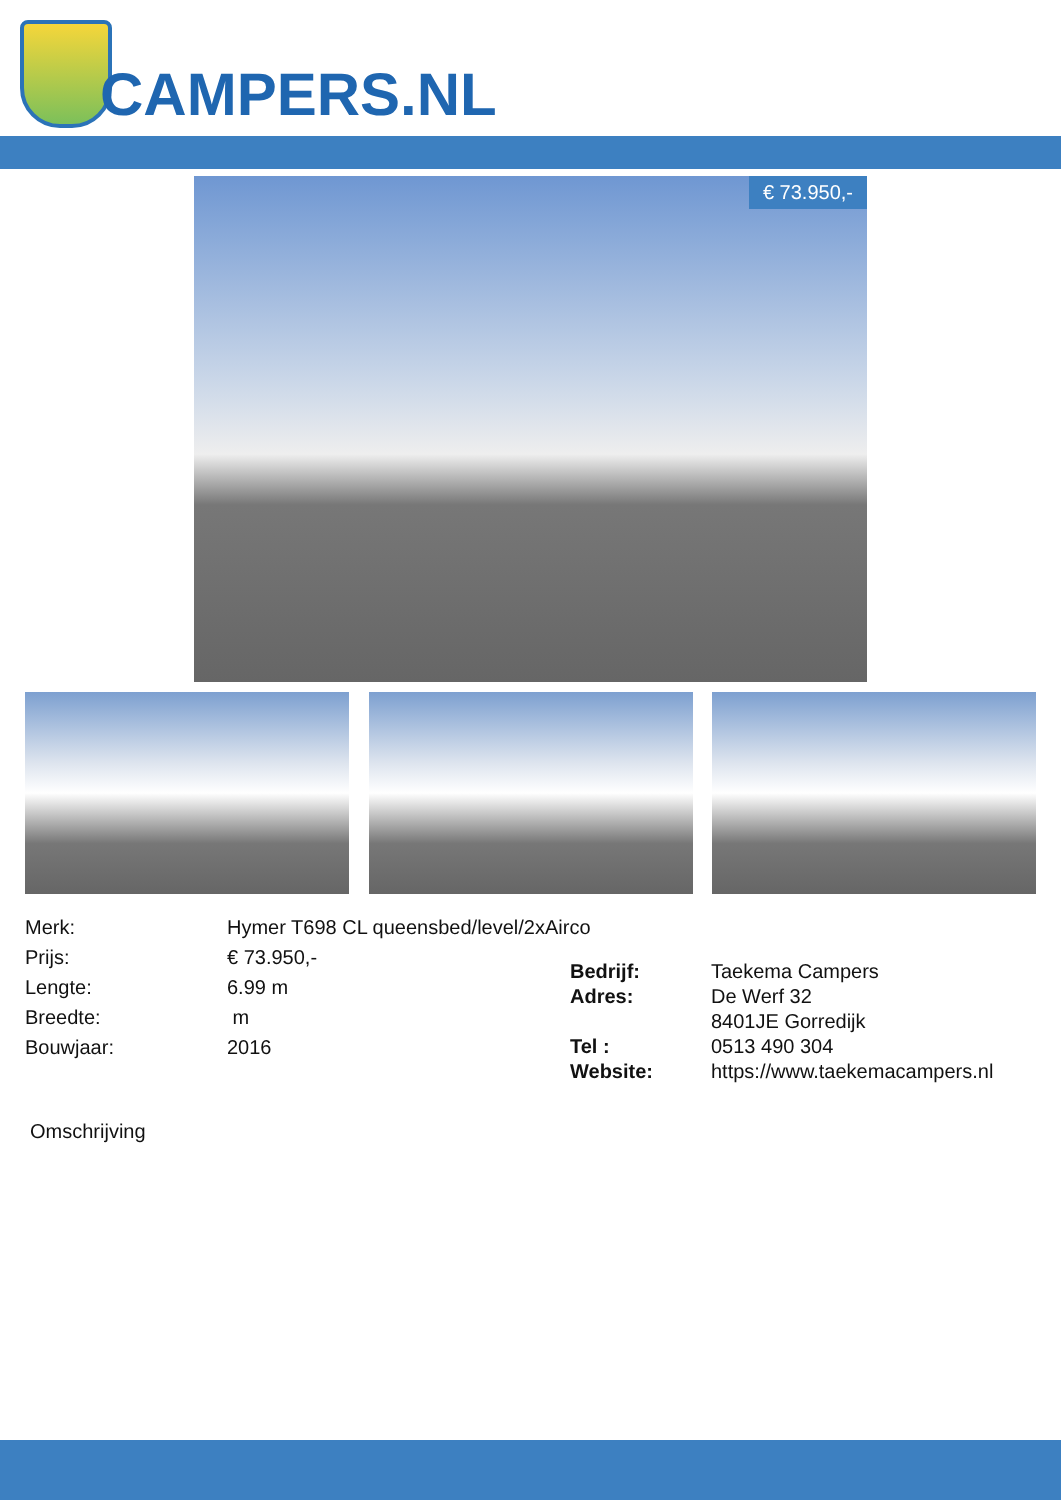CAMPERS.NL
€ 73.950,-
| Merk: | Hymer T698 CL queensbed/level/2xAirco |
| Prijs: | € 73.950,- |
| Lengte: | 6.99 m |
| Breedte: | m |
| Bouwjaar: | 2016 |
| Bedrijf: | Taekema Campers |
| Adres: | De Werf 32 |
| | 8401JE Gorredijk |
| Tel : | 0513 490 304 |
| Website: | https://www.taekemacampers.nl |
Omschrijving